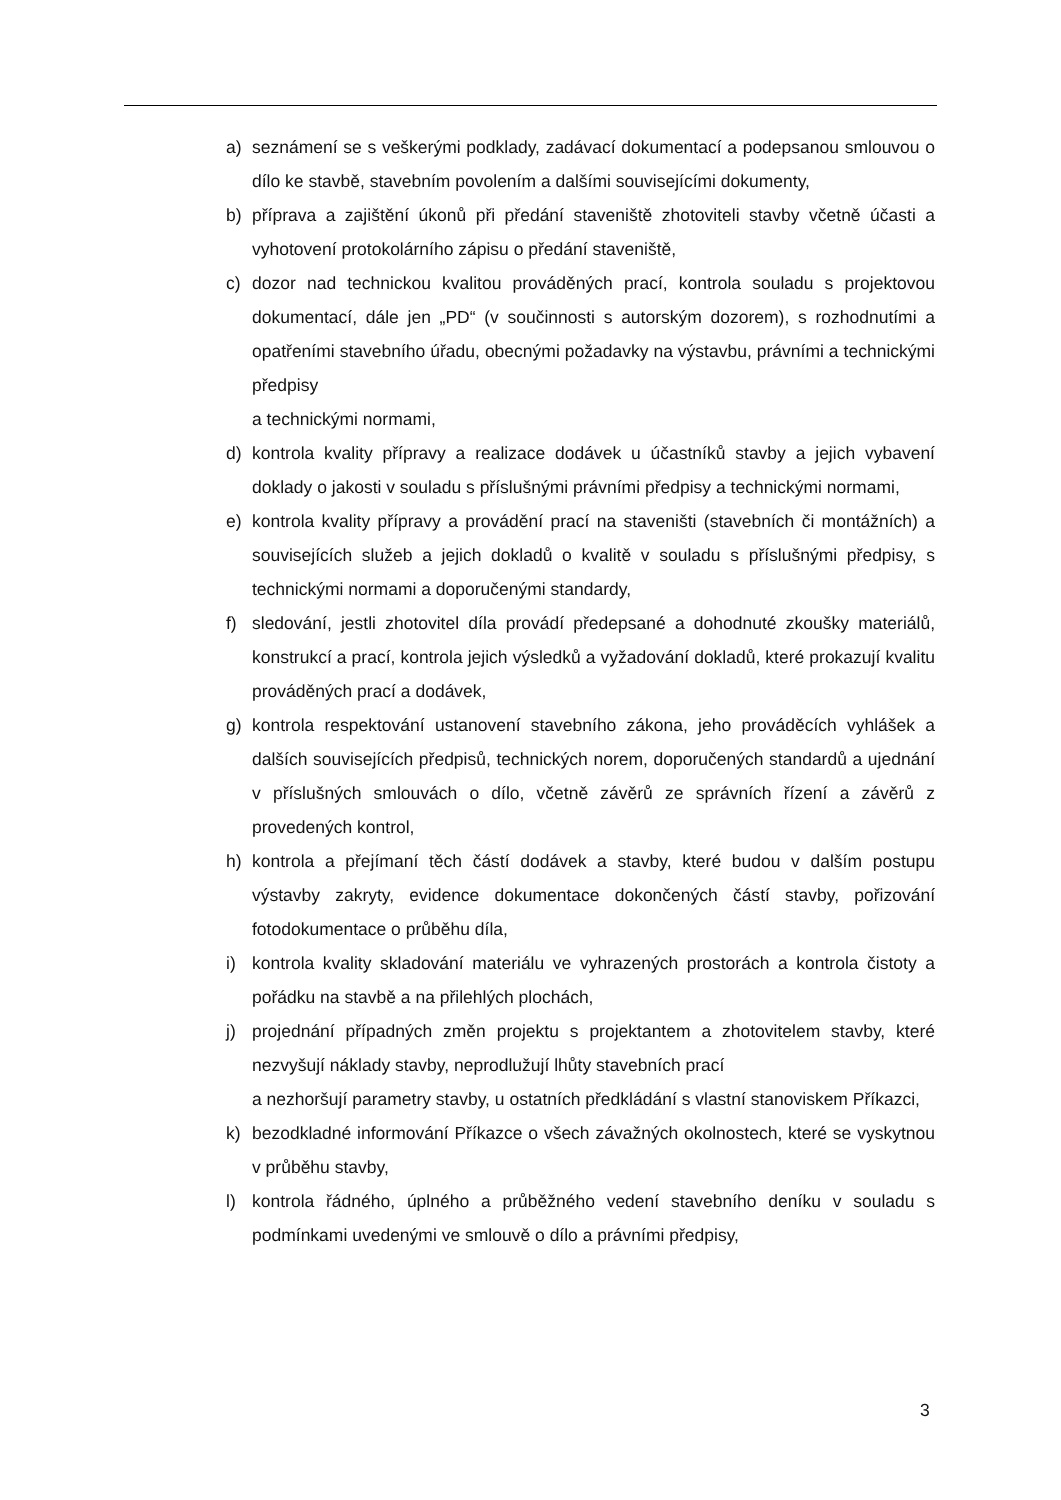a) seznámení se s veškerými podklady, zadávací dokumentací a podepsanou smlouvou o dílo ke stavbě, stavebním povolením a dalšími souvisejícími dokumenty,
b) příprava a zajištění úkonů při předání staveniště zhotoviteli stavby včetně účasti a vyhotovení protokolárního zápisu o předání staveniště,
c) dozor nad technickou kvalitou prováděných prací, kontrola souladu s projektovou dokumentací, dále jen „PD“ (v součinnosti s autorským dozorem), s rozhodnutími a opatřeními stavebního úřadu, obecnými požadavky na výstavbu, právními a technickými předpisy
a technickými normami,
d) kontrola kvality přípravy a realizace dodávek u účastníků stavby a jejich vybavení doklady o jakosti v souladu s příslušnými právními předpisy a technickými normami,
e) kontrola kvality přípravy a provádění prací na staveništi (stavebních či montážních) a souvisejících služeb a jejich dokladů o kvalitě v souladu s příslušnými předpisy, s technickými normami a doporučenými standardy,
f) sledování, jestli zhotovitel díla provádí předepsané a dohodnuté zkoušky materiálů, konstrukcí a prací, kontrola jejich výsledků a vyžadování dokladů, které prokazují kvalitu prováděných prací a dodávek,
g) kontrola respektování ustanovení stavebního zákona, jeho prováděcích vyhlášek a dalších souvisejících předpisů, technických norem, doporučených standardů a ujednání v příslušných smlouvách o dílo, včetně závěrů ze správních řízení a závěrů z provedených kontrol,
h) kontrola a přejímaní těch částí dodávek a stavby, které budou v dalším postupu výstavby zakryty, evidence dokumentace dokončených částí stavby, pořizování fotodokumentace o průběhu díla,
i) kontrola kvality skladování materiálu ve vyhrazených prostorách a kontrola čistoty a pořádku na stavbě a na přilehlých plochách,
j) projednání případných změn projektu s projektantem a zhotovitelem stavby, které nezvyšují náklady stavby, neprodlužují lhůty stavebních prací
a nezhoršují parametry stavby, u ostatních předkládání s vlastní stanoviskem Příkazci,
k) bezodkladné informování Příkazce o všech závažných okolnostech, které se vyskytnou v průběhu stavby,
l) kontrola řádného, úplného a průběžného vedení stavebního deníku v souladu s podmínkami uvedenými ve smlouvě o dílo a právními předpisy,
3